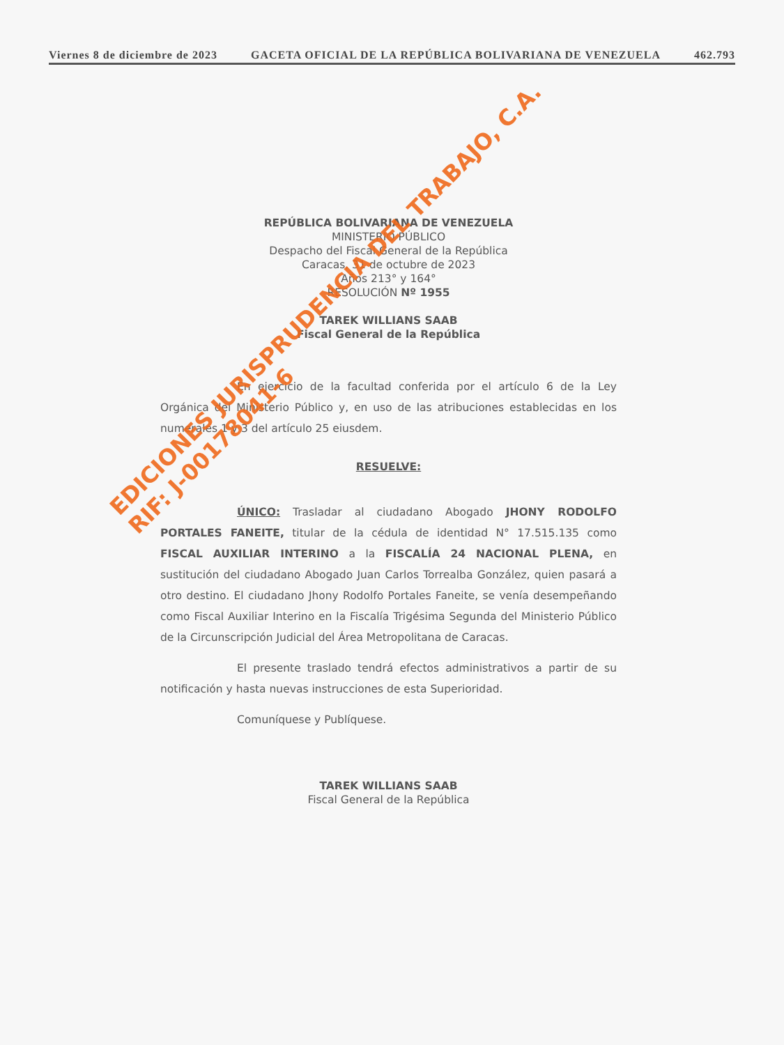Viernes 8 de diciembre de 2023 GACETA OFICIAL DE LA REPÚBLICA BOLIVARIANA DE VENEZUELA 462.793
REPÚBLICA BOLIVARIANA DE VENEZUELA
MINISTERIO PÚBLICO
Despacho del Fiscal General de la República
Caracas, 31 de octubre de 2023
Años 213° y 164°
RESOLUCIÓN Nº 1955
TAREK WILLIANS SAAB
Fiscal General de la República
En ejercicio de la facultad conferida por el artículo 6 de la Ley Orgánica del Ministerio Público y, en uso de las atribuciones establecidas en los numerales 1 y 3 del artículo 25 eiusdem.
RESUELVE:
ÚNICO: Trasladar al ciudadano Abogado JHONY RODOLFO PORTALES FANEITE, titular de la cédula de identidad N° 17.515.135 como FISCAL AUXILIAR INTERINO a la FISCALÍA 24 NACIONAL PLENA, en sustitución del ciudadano Abogado Juan Carlos Torrealba González, quien pasará a otro destino. El ciudadano Jhony Rodolfo Portales Faneite, se venía desempeñando como Fiscal Auxiliar Interino en la Fiscalía Trigésima Segunda del Ministerio Público de la Circunscripción Judicial del Área Metropolitana de Caracas.
El presente traslado tendrá efectos administrativos a partir de su notificación y hasta nuevas instrucciones de esta Superioridad.
Comuníquese y Publíquese.
TAREK WILLIANS SAAB
Fiscal General de la República
EDICIONES JURISPRUDENCIA DEL TRABAJO, C.A.
RIF: J-00178041-6